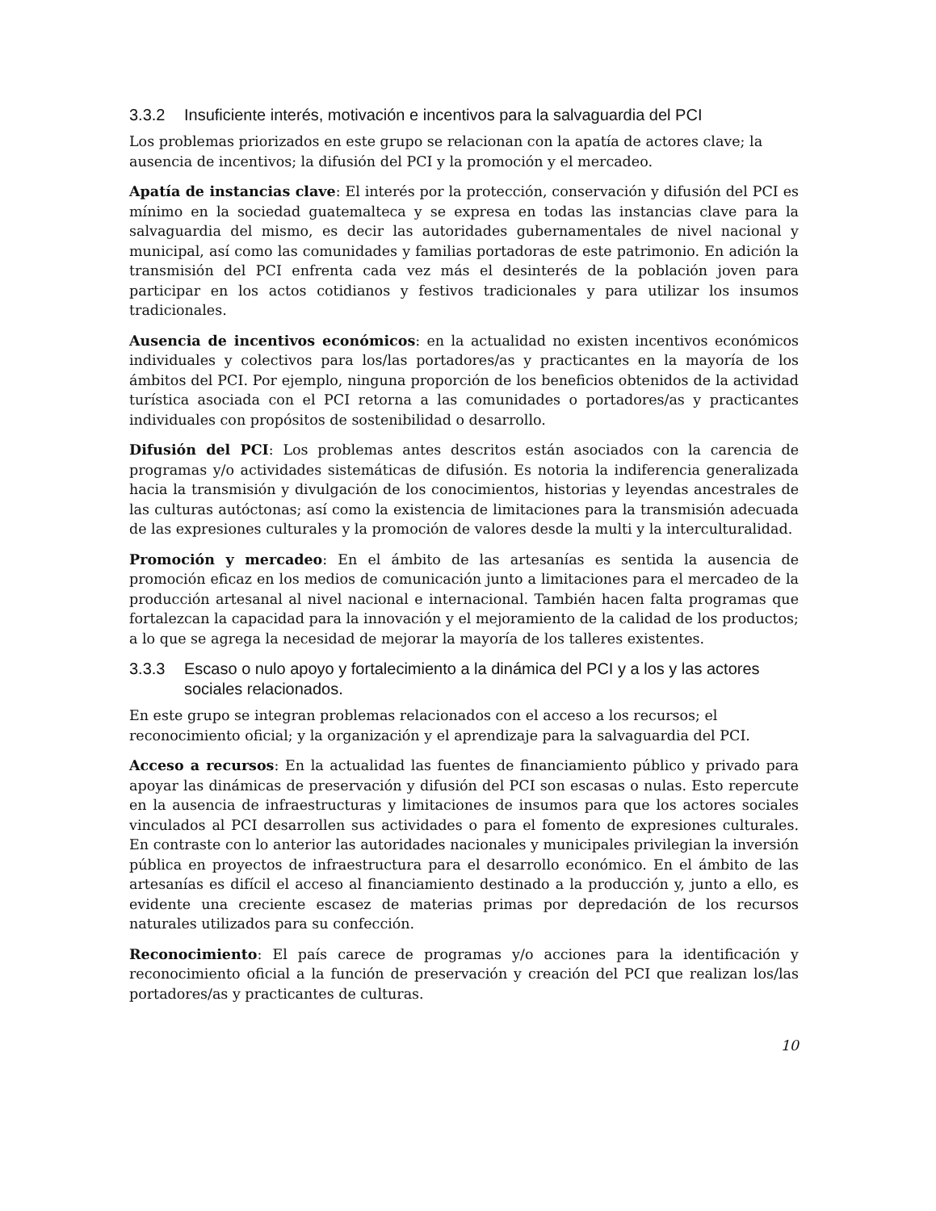3.3.2 Insuficiente interés, motivación e incentivos para la salvaguardia del PCI
Los problemas priorizados en este grupo se relacionan con la apatía de actores clave; la ausencia de incentivos; la difusión del PCI y la promoción y el mercadeo.
Apatía de instancias clave: El interés por la protección, conservación y difusión del PCI es mínimo en la sociedad guatemalteca y se expresa en todas las instancias clave para la salvaguardia del mismo, es decir las autoridades gubernamentales de nivel nacional y municipal, así como las comunidades y familias portadoras de este patrimonio. En adición la transmisión del PCI enfrenta cada vez más el desinterés de la población joven para participar en los actos cotidianos y festivos tradicionales y para utilizar los insumos tradicionales.
Ausencia de incentivos económicos: en la actualidad no existen incentivos económicos individuales y colectivos para los/las portadores/as y practicantes en la mayoría de los ámbitos del PCI. Por ejemplo, ninguna proporción de los beneficios obtenidos de la actividad turística asociada con el PCI retorna a las comunidades o portadores/as y practicantes individuales con propósitos de sostenibilidad o desarrollo.
Difusión del PCI: Los problemas antes descritos están asociados con la carencia de programas y/o actividades sistemáticas de difusión. Es notoria la indiferencia generalizada hacia la transmisión y divulgación de los conocimientos, historias y leyendas ancestrales de las culturas autóctonas; así como la existencia de limitaciones para la transmisión adecuada de las expresiones culturales y la promoción de valores desde la multi y la interculturalidad.
Promoción y mercadeo: En el ámbito de las artesanías es sentida la ausencia de promoción eficaz en los medios de comunicación junto a limitaciones para el mercadeo de la producción artesanal al nivel nacional e internacional. También hacen falta programas que fortalezcan la capacidad para la innovación y el mejoramiento de la calidad de los productos; a lo que se agrega la necesidad de mejorar la mayoría de los talleres existentes.
3.3.3 Escaso o nulo apoyo y fortalecimiento a la dinámica del PCI y a los y las actores sociales relacionados.
En este grupo se integran problemas relacionados con el acceso a los recursos; el reconocimiento oficial; y la organización y el aprendizaje para la salvaguardia del PCI.
Acceso a recursos: En la actualidad las fuentes de financiamiento público y privado para apoyar las dinámicas de preservación y difusión del PCI son escasas o nulas. Esto repercute en la ausencia de infraestructuras y limitaciones de insumos para que los actores sociales vinculados al PCI desarrollen sus actividades o para el fomento de expresiones culturales. En contraste con lo anterior las autoridades nacionales y municipales privilegian la inversión pública en proyectos de infraestructura para el desarrollo económico. En el ámbito de las artesanías es difícil el acceso al financiamiento destinado a la producción y, junto a ello, es evidente una creciente escasez de materias primas por depredación de los recursos naturales utilizados para su confección.
Reconocimiento: El país carece de programas y/o acciones para la identificación y reconocimiento oficial a la función de preservación y creación del PCI que realizan los/las portadores/as y practicantes de culturas.
10